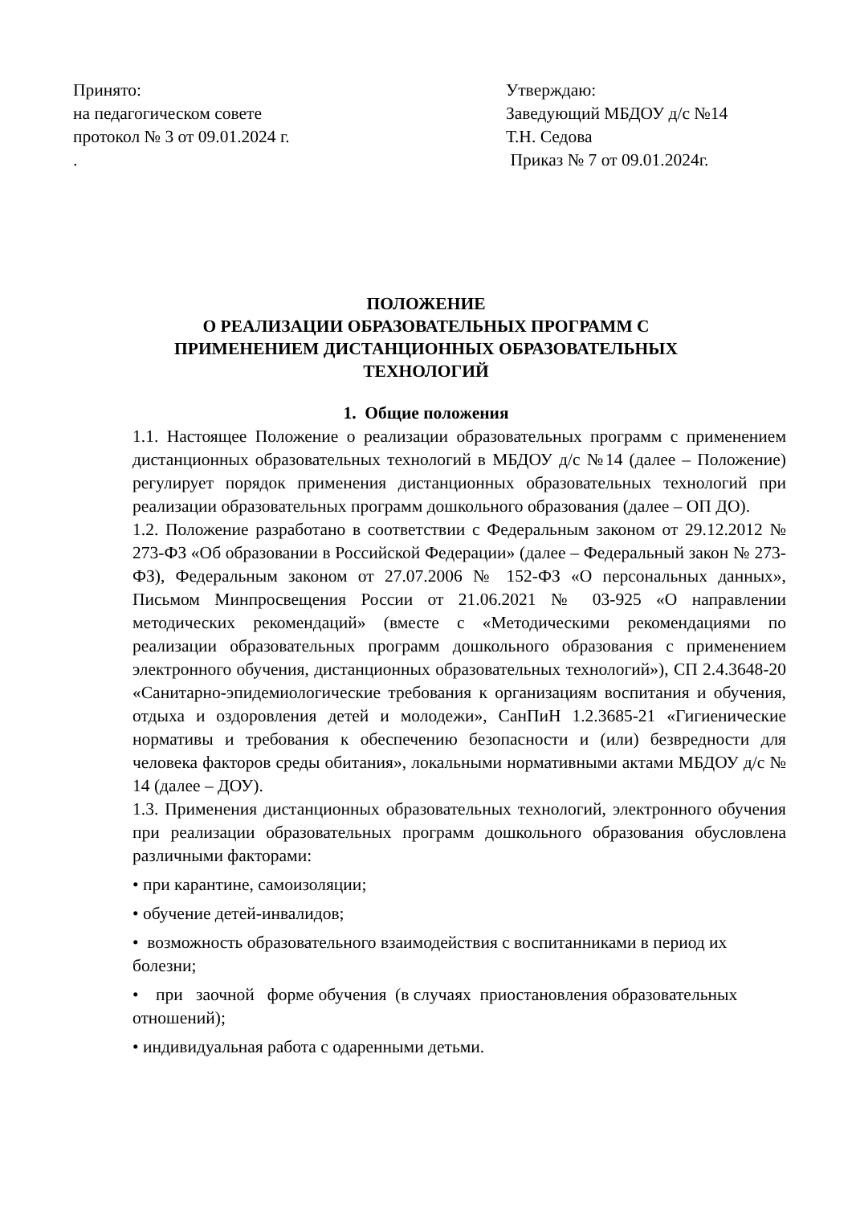Принято:
на педагогическом совете
протокол № 3 от 09.01.2024 г.
.
Утверждаю:
Заведующий МБДОУ д/с №14
Т.Н. Седова
Приказ № 7 от 09.01.2024г.
ПОЛОЖЕНИЕ
О РЕАЛИЗАЦИИ ОБРАЗОВАТЕЛЬНЫХ ПРОГРАММ С
ПРИМЕНЕНИЕМ ДИСТАНЦИОННЫХ ОБРАЗОВАТЕЛЬНЫХ
ТЕХНОЛОГИЙ
1. Общие положения
1.1. Настоящее Положение о реализации образовательных программ с применением дистанционных образовательных технологий в МБДОУ д/с №14 (далее – Положение) регулирует порядок применения дистанционных образовательных технологий при реализации образовательных программ дошкольного образования (далее – ОП ДО).
1.2. Положение разработано в соответствии с Федеральным законом от 29.12.2012 № 273-ФЗ «Об образовании в Российской Федерации» (далее – Федеральный закон № 273-ФЗ), Федеральным законом от 27.07.2006 № 152-ФЗ «О персональных данных», Письмом Минпросвещения России от 21.06.2021 № 03-925 «О направлении методических рекомендаций» (вместе с «Методическими рекомендациями по реализации образовательных программ дошкольного образования с применением электронного обучения, дистанционных образовательных технологий»), СП 2.4.3648-20 «Санитарно-эпидемиологические требования к организациям воспитания и обучения, отдыха и оздоровления детей и молодежи», СанПиН 1.2.3685-21 «Гигиенические нормативы и требования к обеспечению безопасности и (или) безвредности для человека факторов среды обитания», локальными нормативными актами МБДОУ д/с № 14 (далее – ДОУ).
1.3. Применения дистанционных образовательных технологий, электронного обучения при реализации образовательных программ дошкольного образования обусловлена различными факторами:
• при карантине, самоизоляции;
• обучение детей-инвалидов;
• возможность образовательного взаимодействия с воспитанниками в период их болезни;
• при заочной форме обучения (в случаях приостановления образовательных отношений);
• индивидуальная работа с одаренными детьми.